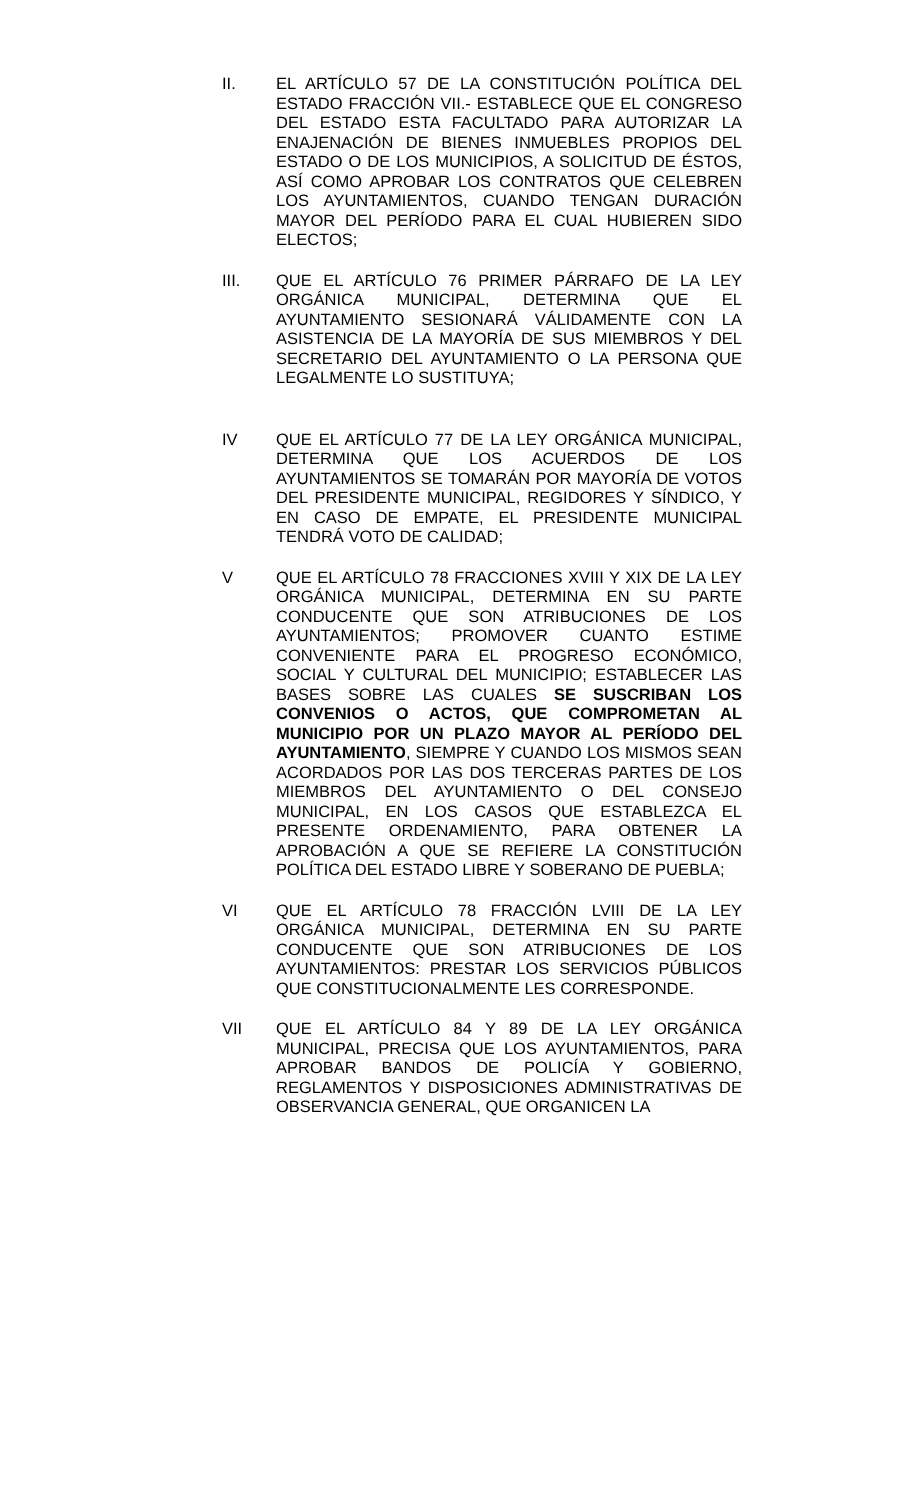II. EL ARTÍCULO 57 DE LA CONSTITUCIÓN POLÍTICA DEL ESTADO FRACCIÓN VII.- ESTABLECE QUE EL CONGRESO DEL ESTADO ESTA FACULTADO PARA AUTORIZAR LA ENAJENACIÓN DE BIENES INMUEBLES PROPIOS DEL ESTADO O DE LOS MUNICIPIOS, A SOLICITUD DE ÉSTOS, ASÍ COMO APROBAR LOS CONTRATOS QUE CELEBREN LOS AYUNTAMIENTOS, CUANDO TENGAN DURACIÓN MAYOR DEL PERÍODO PARA EL CUAL HUBIEREN SIDO ELECTOS;
III. QUE EL ARTÍCULO 76 PRIMER PÁRRAFO DE LA LEY ORGÁNICA MUNICIPAL, DETERMINA QUE EL AYUNTAMIENTO SESIONARÁ VÁLIDAMENTE CON LA ASISTENCIA DE LA MAYORÍA DE SUS MIEMBROS Y DEL SECRETARIO DEL AYUNTAMIENTO O LA PERSONA QUE LEGALMENTE LO SUSTITUYA;
IV QUE EL ARTÍCULO 77 DE LA LEY ORGÁNICA MUNICIPAL, DETERMINA QUE LOS ACUERDOS DE LOS AYUNTAMIENTOS SE TOMARÁN POR MAYORÍA DE VOTOS DEL PRESIDENTE MUNICIPAL, REGIDORES Y SÍNDICO, Y EN CASO DE EMPATE, EL PRESIDENTE MUNICIPAL TENDRÁ VOTO DE CALIDAD;
V QUE EL ARTÍCULO 78 FRACCIONES XVIII Y XIX DE LA LEY ORGÁNICA MUNICIPAL, DETERMINA EN SU PARTE CONDUCENTE QUE SON ATRIBUCIONES DE LOS AYUNTAMIENTOS; PROMOVER CUANTO ESTIME CONVENIENTE PARA EL PROGRESO ECONÓMICO, SOCIAL Y CULTURAL DEL MUNICIPIO; ESTABLECER LAS BASES SOBRE LAS CUALES SE SUSCRIBAN LOS CONVENIOS O ACTOS, QUE COMPROMETAN AL MUNICIPIO POR UN PLAZO MAYOR AL PERÍODO DEL AYUNTAMIENTO, SIEMPRE Y CUANDO LOS MISMOS SEAN ACORDADOS POR LAS DOS TERCERAS PARTES DE LOS MIEMBROS DEL AYUNTAMIENTO O DEL CONSEJO MUNICIPAL, EN LOS CASOS QUE ESTABLEZCA EL PRESENTE ORDENAMIENTO, PARA OBTENER LA APROBACIÓN A QUE SE REFIERE LA CONSTITUCIÓN POLÍTICA DEL ESTADO LIBRE Y SOBERANO DE PUEBLA;
VI QUE EL ARTÍCULO 78 FRACCIÓN LVIII DE LA LEY ORGÁNICA MUNICIPAL, DETERMINA EN SU PARTE CONDUCENTE QUE SON ATRIBUCIONES DE LOS AYUNTAMIENTOS: PRESTAR LOS SERVICIOS PÚBLICOS QUE CONSTITUCIONALMENTE LES CORRESPONDE.
VII QUE EL ARTÍCULO 84 Y 89 DE LA LEY ORGÁNICA MUNICIPAL, PRECISA QUE LOS AYUNTAMIENTOS, PARA APROBAR BANDOS DE POLICÍA Y GOBIERNO, REGLAMENTOS Y DISPOSICIONES ADMINISTRATIVAS DE OBSERVANCIA GENERAL, QUE ORGANICEN LA